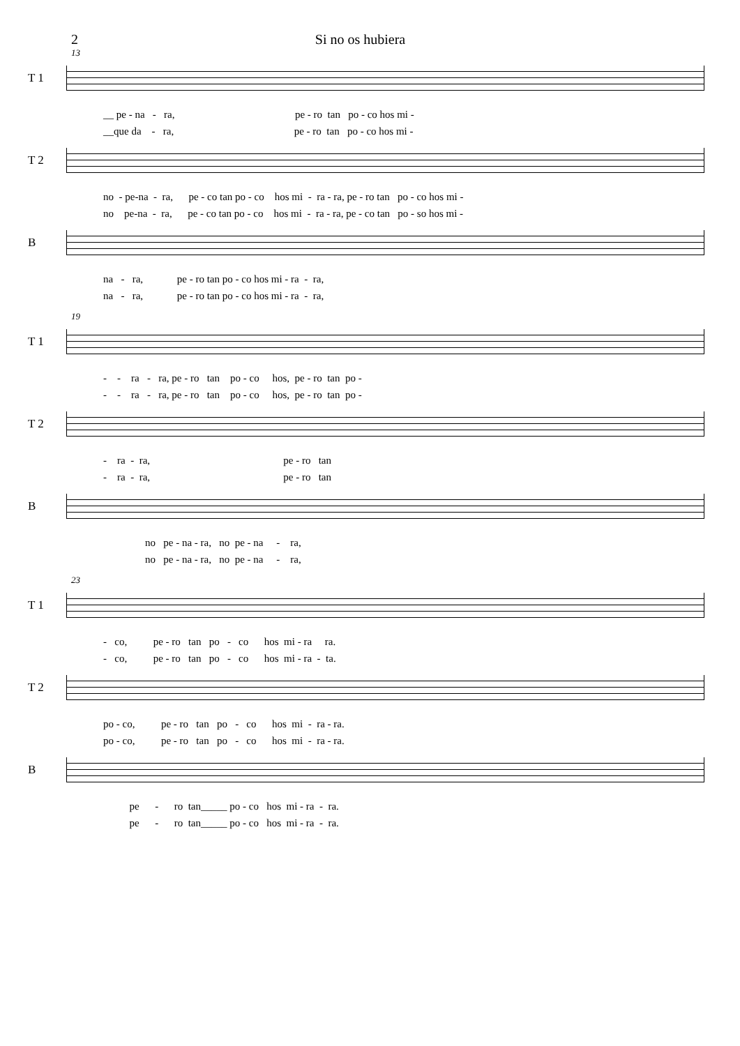2 Si no os hubiera
13
T 1
__ pe - na - ra, pe - ro tan po - co hos mi - __que da - ra, pe - ro tan po - co hos mi -
T 2
no - pe-na - ra, pe - co tan po - co hos mi - ra - ra, pe - ro tan po - co hos mi - no pe-na - ra, pe - co tan po - co hos mi - ra - ra, pe - co tan po - so hos mi -
B
na - ra, pe - ro tan po - co hos mi - ra - ra, na - ra, pe - ro tan po - co hos mi - ra - ra,
19
T 1
- - ra - ra, pe - ro tan po - co hos, pe - ro tan po - - - ra - ra, pe - ro tan po - co hos, pe - ro tan po -
T 2
- ra - ra, pe - ro tan - ra - ra, pe - ro tan
B
no pe - na - ra, no pe - na - ra, no pe - na - ra, no pe - na - ra,
23
T 1
- co, pe - ro tan po - co hos mi - ra ra. - co, pe - ro tan po - co hos mi - ra - ta.
T 2
po - co, pe - ro tan po - co hos mi - ra - ra. po - co, pe - ro tan po - co hos mi - ra - ra.
B
pe - ro tan_____ po - co hos mi - ra - ra. pe - ro tan_____ po - co hos mi - ra - ra.